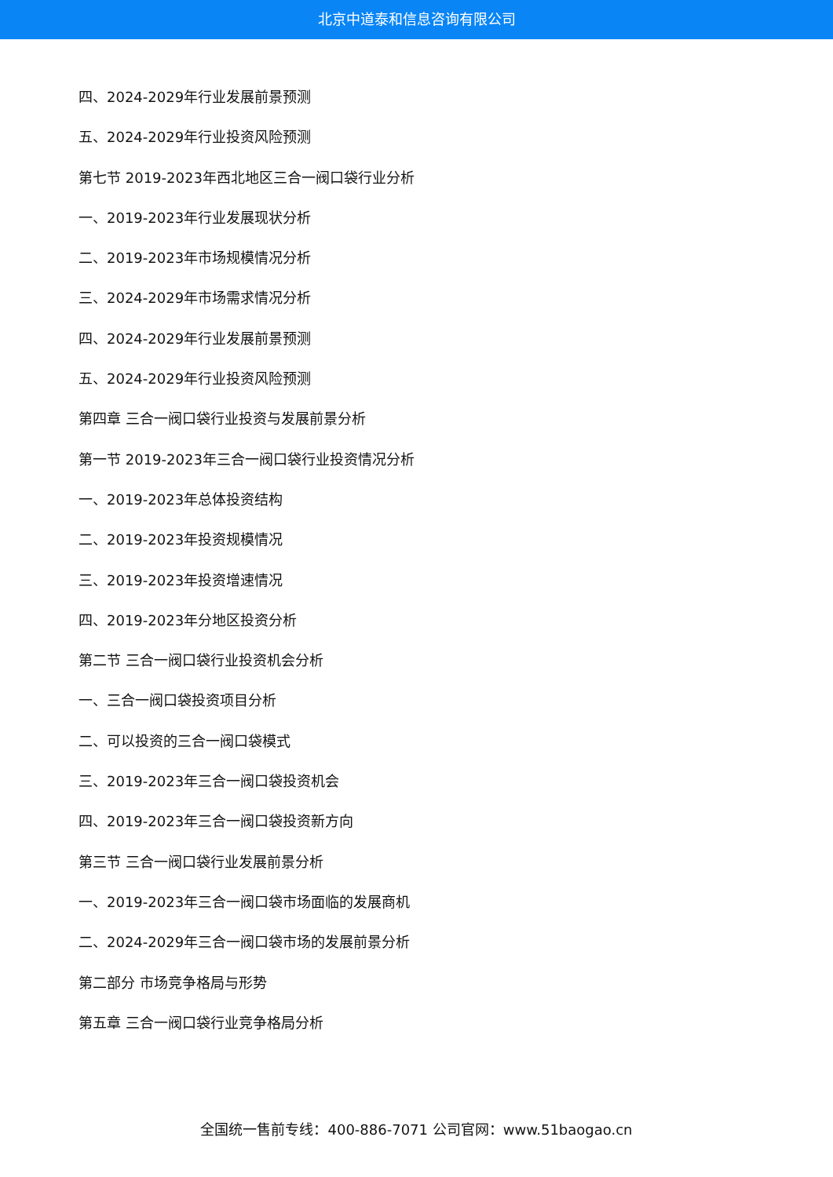北京中道泰和信息咨询有限公司
四、2024-2029年行业发展前景预测
五、2024-2029年行业投资风险预测
第七节 2019-2023年西北地区三合一阀口袋行业分析
一、2019-2023年行业发展现状分析
二、2019-2023年市场规模情况分析
三、2024-2029年市场需求情况分析
四、2024-2029年行业发展前景预测
五、2024-2029年行业投资风险预测
第四章 三合一阀口袋行业投资与发展前景分析
第一节 2019-2023年三合一阀口袋行业投资情况分析
一、2019-2023年总体投资结构
二、2019-2023年投资规模情况
三、2019-2023年投资增速情况
四、2019-2023年分地区投资分析
第二节 三合一阀口袋行业投资机会分析
一、三合一阀口袋投资项目分析
二、可以投资的三合一阀口袋模式
三、2019-2023年三合一阀口袋投资机会
四、2019-2023年三合一阀口袋投资新方向
第三节 三合一阀口袋行业发展前景分析
一、2019-2023年三合一阀口袋市场面临的发展商机
二、2024-2029年三合一阀口袋市场的发展前景分析
第二部分 市场竞争格局与形势
第五章 三合一阀口袋行业竞争格局分析
全国统一售前专线：400-886-7071 公司官网：www.51baogao.cn